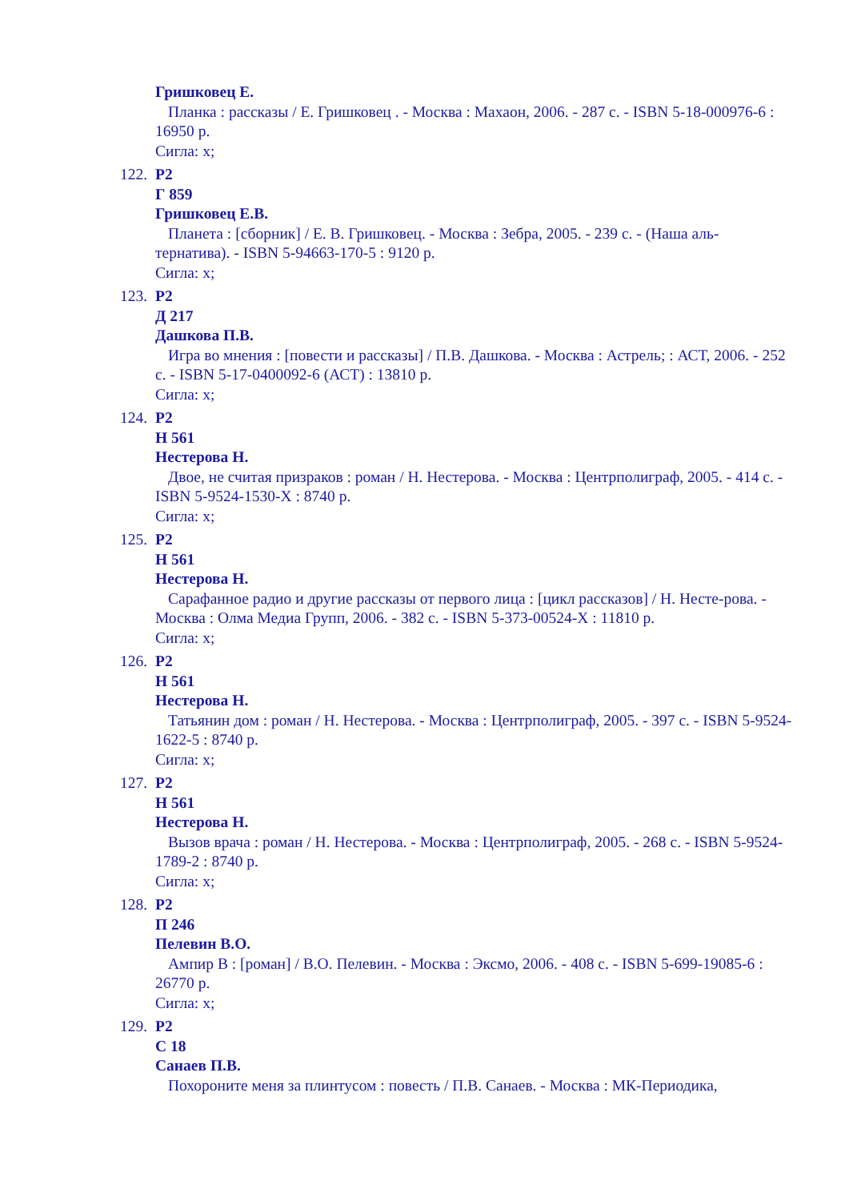Гришковец Е.
Планка : рассказы / Е. Гришковец . - Москва : Махаон, 2006. - 287 с. - ISBN 5-18-000976-6 : 16950 р.
Сигла: х;
122.
Р2
Г 859
Гришковец Е.В.
Планета : [сборник] / Е. В. Гришковец. - Москва : Зебра, 2005. - 239 с. - (Наша аль-тернатива). - ISBN 5-94663-170-5 : 9120 р.
Сигла: х;
123.
Р2
Д 217
Дашкова П.В.
Игра во мнения : [повести и рассказы] / П.В. Дашкова. - Москва : Астрель; : АСТ, 2006. - 252 с. - ISBN 5-17-0400092-6 (АСТ) : 13810 р.
Сигла: х;
124.
Р2
Н 561
Нестерова Н.
Двое, не считая призраков : роман / Н. Нестерова. - Москва : Центрполиграф, 2005. - 414 с. - ISBN 5-9524-1530-Х : 8740 р.
Сигла: х;
125.
Р2
Н 561
Нестерова Н.
Сарафанное радио и другие рассказы от первого лица : [цикл рассказов] / Н. Несте-рова. - Москва : Олма Медиа Групп, 2006. - 382 с. - ISBN 5-373-00524-Х : 11810 р.
Сигла: х;
126.
Р2
Н 561
Нестерова Н.
Татьянин дом : роман / Н. Нестерова. - Москва : Центрполиграф, 2005. - 397 с. - ISBN 5-9524-1622-5 : 8740 р.
Сигла: х;
127.
Р2
Н 561
Нестерова Н.
Вызов врача : роман / Н. Нестерова. - Москва : Центрполиграф, 2005. - 268 с. - ISBN 5-9524-1789-2 : 8740 р.
Сигла: х;
128.
Р2
П 246
Пелевин В.О.
Ампир В : [роман] / В.О. Пелевин. - Москва : Эксмо, 2006. - 408 с. - ISBN 5-699-19085-6 : 26770 р.
Сигла: х;
129.
Р2
С 18
Санаев П.В.
Похороните меня за плинтусом : повесть / П.В. Санаев. - Москва : МК-Периодика,